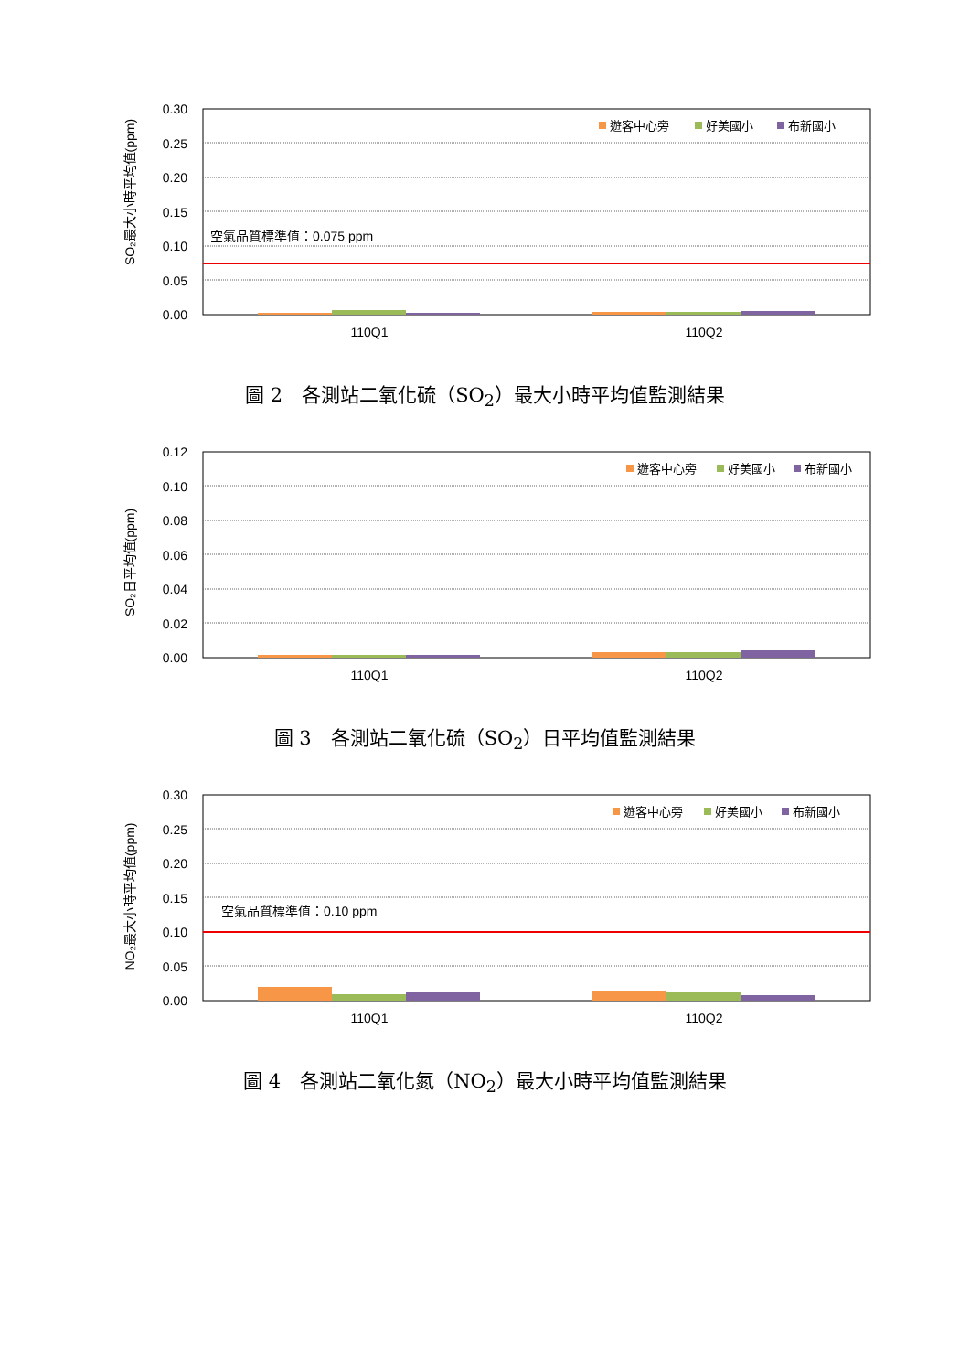SO₂最大小時平均值(ppm)
0.30
0.25
0.20
0.15
0.10
0.05
0.00
空氣品質標準值：0.075 ppm
110Q1
110Q2
遊客中心旁
好美國小
布新國小
圖 2　各測站二氧化硫（SO<sub>2</sub>）最大小時平均值監測結果
SO₂日平均值(ppm)
0.12
0.10
0.08
0.06
0.04
0.02
0.00
110Q1
110Q2
遊客中心旁
好美國小
布新國小
圖 3　各測站二氧化硫（SO<sub>2</sub>）日平均值監測結果
NO₂最大小時平均值(ppm)
0.30
0.25
0.20
0.15
0.10
0.05
0.00
空氣品質標準值：0.10 ppm
110Q1
110Q2
遊客中心旁
好美國小
布新國小
圖 4　各測站二氧化氮（NO<sub>2</sub>）最大小時平均值監測結果